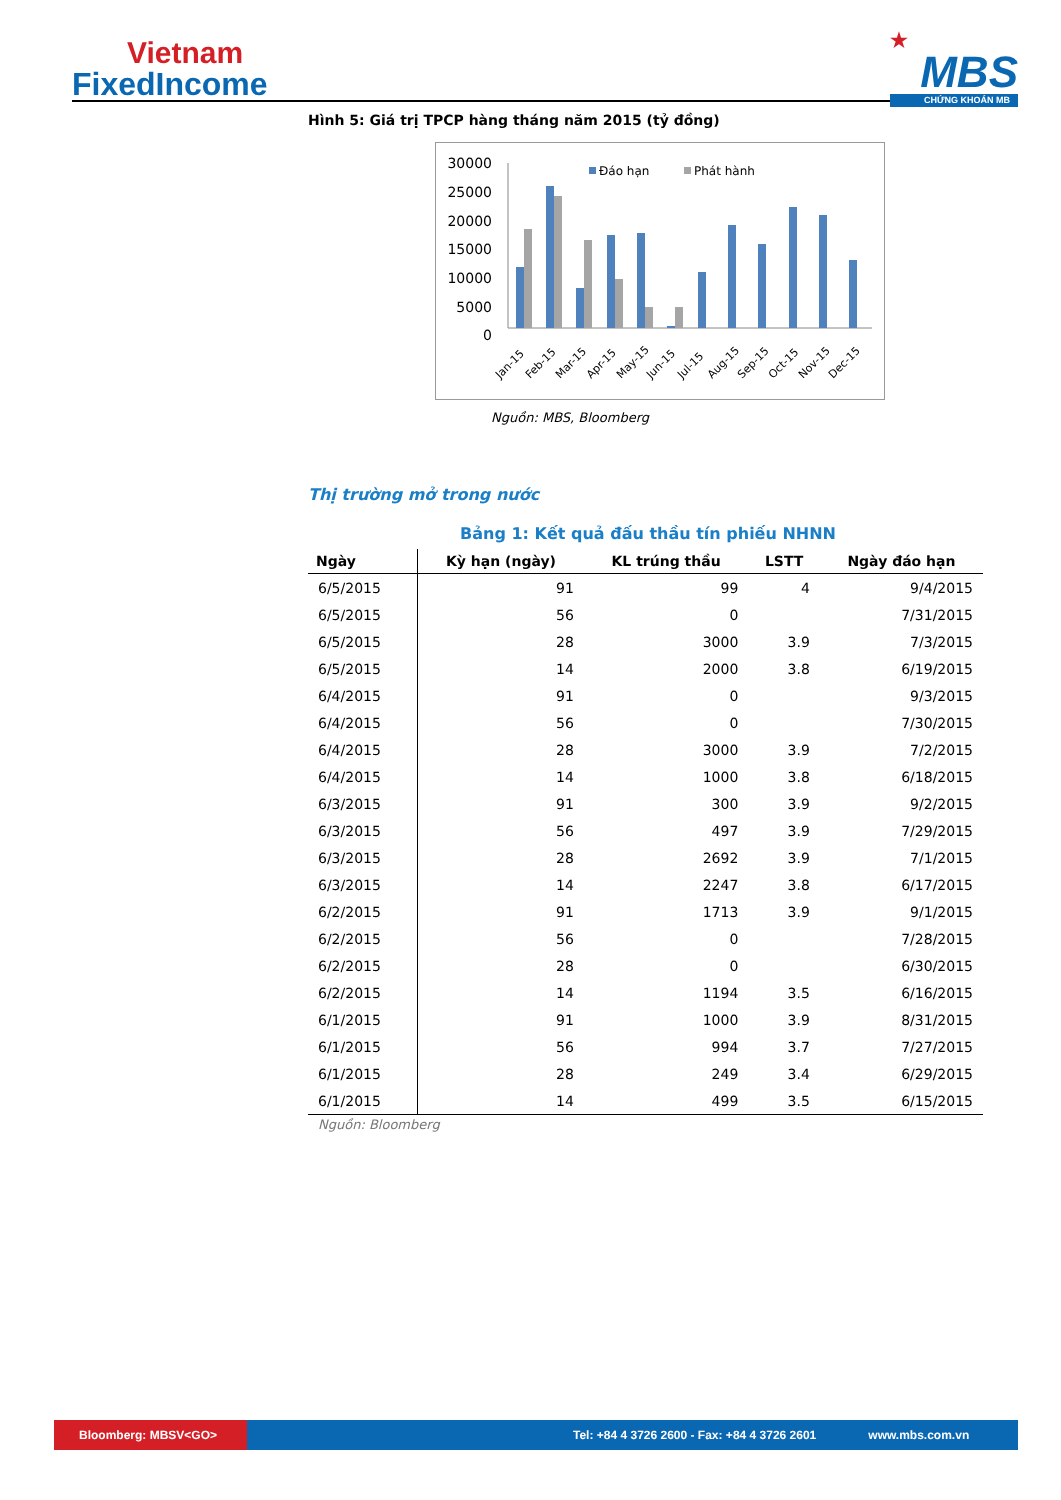Vietnam
FixedIncome
★
MBS
CHỨNG KHOÁN MB
Hình 5: Giá trị TPCP hàng tháng năm 2015 (tỷ đồng)
30000
25000
20000
15000
10000
5000
0
Đáo hạn
Phát hành
Jan-15
Feb-15
Mar-15
Apr-15
May-15
Jun-15
Jul-15
Aug-15
Sep-15
Oct-15
Nov-15
Dec-15
Nguồn: MBS, Bloomberg
Thị trường mở trong nước
Bảng 1: Kết quả đấu thầu tín phiếu NHNN
| Ngày | Kỳ hạn (ngày) | KL trúng thầu | LSTT | Ngày đáo hạn |
| --- | --- | --- | --- | --- |
| 6/5/2015 | 91 | 99 | 4 | 9/4/2015 |
| 6/5/2015 | 56 | 0 | | 7/31/2015 |
| 6/5/2015 | 28 | 3000 | 3.9 | 7/3/2015 |
| 6/5/2015 | 14 | 2000 | 3.8 | 6/19/2015 |
| 6/4/2015 | 91 | 0 | | 9/3/2015 |
| 6/4/2015 | 56 | 0 | | 7/30/2015 |
| 6/4/2015 | 28 | 3000 | 3.9 | 7/2/2015 |
| 6/4/2015 | 14 | 1000 | 3.8 | 6/18/2015 |
| 6/3/2015 | 91 | 300 | 3.9 | 9/2/2015 |
| 6/3/2015 | 56 | 497 | 3.9 | 7/29/2015 |
| 6/3/2015 | 28 | 2692 | 3.9 | 7/1/2015 |
| 6/3/2015 | 14 | 2247 | 3.8 | 6/17/2015 |
| 6/2/2015 | 91 | 1713 | 3.9 | 9/1/2015 |
| 6/2/2015 | 56 | 0 | | 7/28/2015 |
| 6/2/2015 | 28 | 0 | | 6/30/2015 |
| 6/2/2015 | 14 | 1194 | 3.5 | 6/16/2015 |
| 6/1/2015 | 91 | 1000 | 3.9 | 8/31/2015 |
| 6/1/2015 | 56 | 994 | 3.7 | 7/27/2015 |
| 6/1/2015 | 28 | 249 | 3.4 | 6/29/2015 |
| 6/1/2015 | 14 | 499 | 3.5 | 6/15/2015 |
Nguồn: Bloomberg
Bloomberg: MBSV<GO>
Tel: +84 4 3726 2600 - Fax: +84 4 3726 2601
www.mbs.com.vn